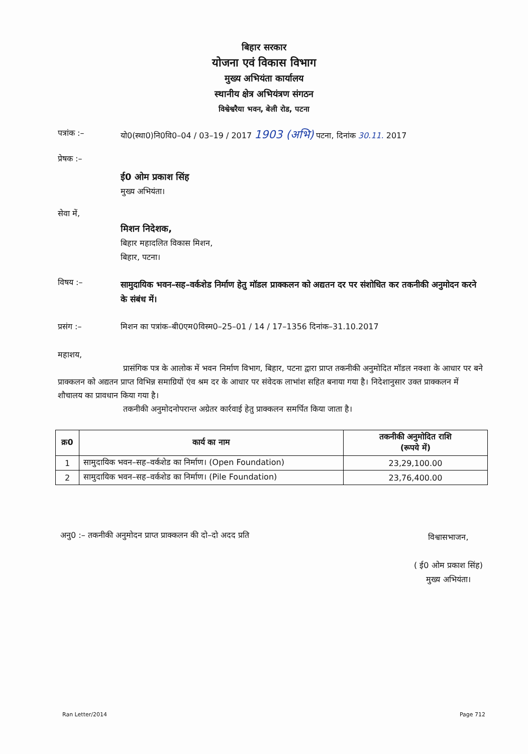बिहार सरकार
योजना एवं विकास विभाग
मुख्य अभियंता कार्यालय
स्थानीय क्षेत्र अभियंत्रण संगठन
विश्वेश्वरैया भवन, बेली रोड, पटना
पत्रांक :– यो0(स्था0)नि0वि0–04 / 03–19 / 2017 1903 (अभि) पटना, दिनांक 30.11. 2017
प्रेषक :–
ई0 ओम प्रकाश सिंह
मुख्य अभियंता।
सेवा में,
मिशन निदेशक,
बिहार महादलित विकास मिशन,
बिहार, पटना।
विषय :–
सामुदायिक भवन–सह–वर्कशेड निर्माण हेतु मॉडल प्राक्कलन को अद्यतन दर पर संशोधित कर तकनीकी अनुमोदन करने के संबंध में।
प्रसंग :– मिशन का पत्रांक–बी0एम0विस्म0–25–01 / 14 / 17–1356 दिनांक–31.10.2017
महाशय,
प्रासंगिक पत्र के आलोक में भवन निर्माण विभाग, बिहार, पटना द्वारा प्राप्त तकनीकी अनुमोदित मॉडल नक्शा के आधार पर बने प्राक्कलन को अद्यतन प्राप्त विभिन्न समाग्रियों एंव श्रम दर के आधार पर संवेदक लाभांश सहित बनाया गया है। निदेशानुसार उक्त प्राक्कलन में शौचालय का प्रावधान किया गया है।
तकनीकी अनुमोदनोपरान्त अग्रेतर कार्रवाई हेतु प्राक्कलन समर्पित किया जाता है।
| क्र0 | कार्य का नाम | तकनीकी अनुमोदित राशि (रूपये में) |
| --- | --- | --- |
| 1 | सामुदायिक भवन–सह–वर्कशेड का निर्माण। (Open Foundation) | 23,29,100.00 |
| 2 | सामुदायिक भवन–सह–वर्कशेड का निर्माण। (Pile Foundation) | 23,76,400.00 |
अनु0 :– तकनीकी अनुमोदन प्राप्त प्राक्कलन की दो–दो अदद प्रति
विश्वासभाजन,
( ई0 ओम प्रकाश सिंह)
मुख्य अभियंता।
Ran Letter/2014 Page 712